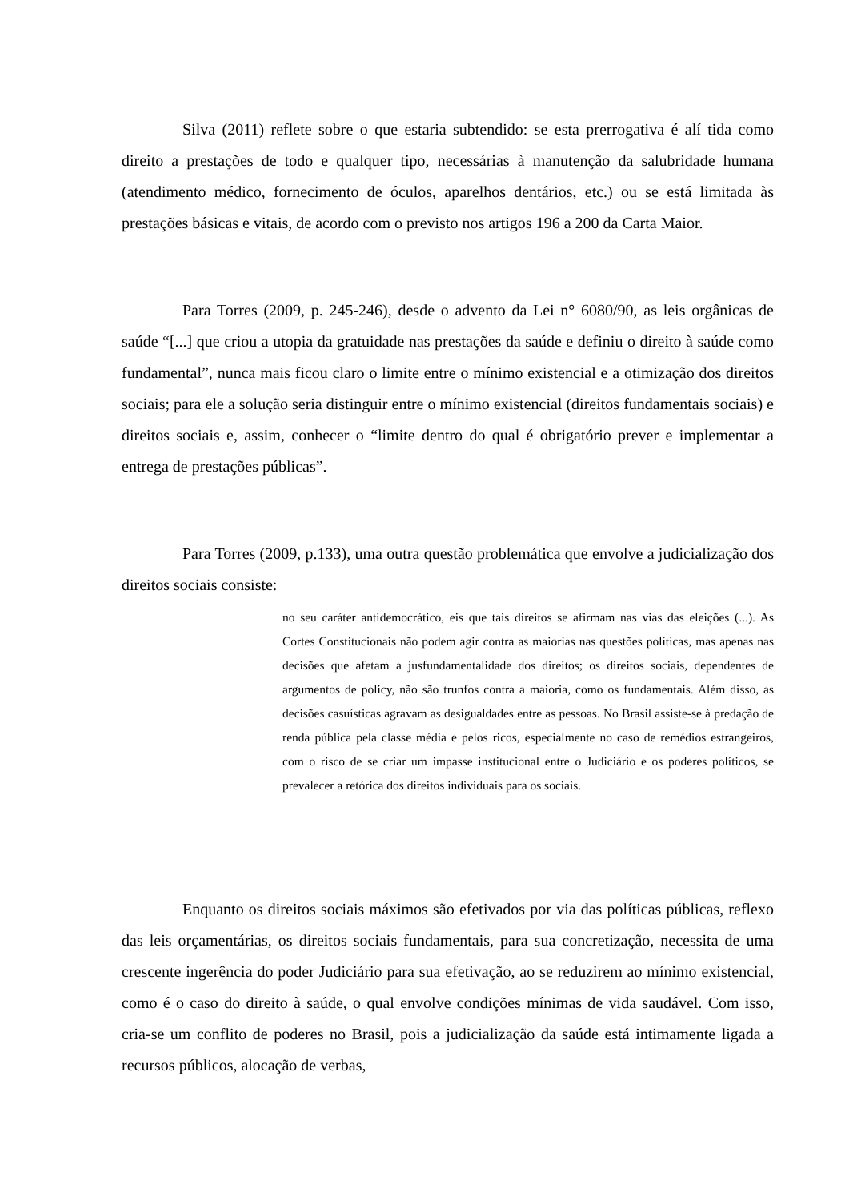Silva (2011) reflete sobre o que estaria subtendido: se esta prerrogativa é alí tida como direito a prestações de todo e qualquer tipo, necessárias à manutenção da salubridade humana (atendimento médico, fornecimento de óculos, aparelhos dentários, etc.) ou se está limitada às prestações básicas e vitais, de acordo com o previsto nos artigos 196 a 200 da Carta Maior.
Para Torres (2009, p. 245-246), desde o advento da Lei n° 6080/90, as leis orgânicas de saúde “[...] que criou a utopia da gratuidade nas prestações da saúde e definiu o direito à saúde como fundamental”, nunca mais ficou claro o limite entre o mínimo existencial e a otimização dos direitos sociais; para ele a solução seria distinguir entre o mínimo existencial (direitos fundamentais sociais) e direitos sociais e, assim, conhecer o “limite dentro do qual é obrigatório prever e implementar a entrega de prestações públicas”.
Para Torres (2009, p.133), uma outra questão problemática que envolve a judicialização dos direitos sociais consiste:
no seu caráter antidemocrático, eis que tais direitos se afirmam nas vias das eleições (...). As Cortes Constitucionais não podem agir contra as maiorias nas questões políticas, mas apenas nas decisões que afetam a jusfundamentalidade dos direitos; os direitos sociais, dependentes de argumentos de policy, não são trunfos contra a maioria, como os fundamentais. Além disso, as decisões casuísticas agravam as desigualdades entre as pessoas. No Brasil assiste-se à predação de renda pública pela classe média e pelos ricos, especialmente no caso de remédios estrangeiros, com o risco de se criar um impasse institucional entre o Judiciário e os poderes políticos, se prevalecer a retórica dos direitos individuais para os sociais.
Enquanto os direitos sociais máximos são efetivados por via das políticas públicas, reflexo das leis orçamentárias, os direitos sociais fundamentais, para sua concretização, necessita de uma crescente ingerência do poder Judiciário para sua efetivação, ao se reduzirem ao mínimo existencial, como é o caso do direito à saúde, o qual envolve condições mínimas de vida saudável. Com isso, cria-se um conflito de poderes no Brasil, pois a judicialização da saúde está intimamente ligada a recursos públicos, alocação de verbas,